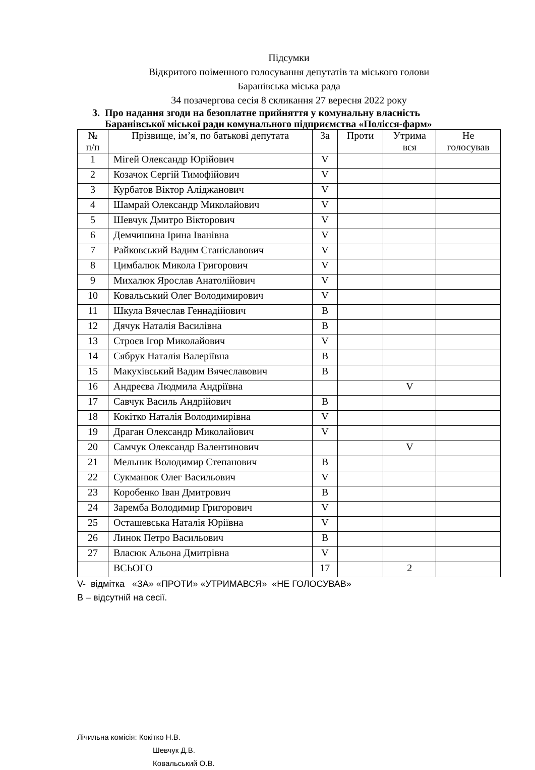Підсумки
Відкритого поіменного голосування депутатів та міського голови
Баранівська міська рада
34 позачергова сесія 8 скликання 27 вересня 2022 року
3. Про надання згоди на безоплатне прийняття у комунальну власність
Баранівської міської ради комунального підприємства «Полісся-фарм»
| № п/п | Прізвище, ім’я, по батькові депутата | За | Проти | Утрима вся | Не голосував |
| --- | --- | --- | --- | --- | --- |
| 1 | Мігей Олександр Юрійович | V | | | |
| 2 | Козачок Сергій Тимофійович | V | | | |
| 3 | Курбатов Віктор Аліджанович | V | | | |
| 4 | Шамрай Олександр Миколайович | V | | | |
| 5 | Шевчук Дмитро Вікторович | V | | | |
| 6 | Демчишина Ірина Іванівна | V | | | |
| 7 | Райковський Вадим Станіславович | V | | | |
| 8 | Цимбалюк Микола Григорович | V | | | |
| 9 | Михалюк Ярослав Анатолійович | V | | | |
| 10 | Ковальський Олег Володимирович | V | | | |
| 11 | Шкула Вячеслав Геннадійович | В | | | |
| 12 | Дячук Наталія Василівна | В | | | |
| 13 | Строєв Ігор Миколайович | V | | | |
| 14 | Сябрук Наталія Валеріївна | В | | | |
| 15 | Макухівський Вадим Вячеславович | В | | | |
| 16 | Андреєва Людмила Андріївна | | | V | |
| 17 | Савчук Василь Андрійович | В | | | |
| 18 | Кокітко Наталія Володимирівна | V | | | |
| 19 | Драган Олександр Миколайович | V | | | |
| 20 | Самчук Олександр Валентинович | | | V | |
| 21 | Мельник Володимир Степанович | В | | | |
| 22 | Сукманюк Олег Васильович | V | | | |
| 23 | Коробенко Іван Дмитрович | В | | | |
| 24 | Заремба Володимир Григорович | V | | | |
| 25 | Осташевська Наталія Юріївна | V | | | |
| 26 | Линок Петро Васильович | В | | | |
| 27 | Власюк Альона Дмитрівна | V | | | |
| | ВСЬОГО | 17 | | 2 | |
V- відмітка «ЗА» «ПРОТИ» «УТРИМАВСЯ» «НЕ ГОЛОСУВАВ»
В – відсутній на сесії.
Лічильна комісія: Кокітко Н.В.
Шевчук Д.В.
Ковальський О.В.